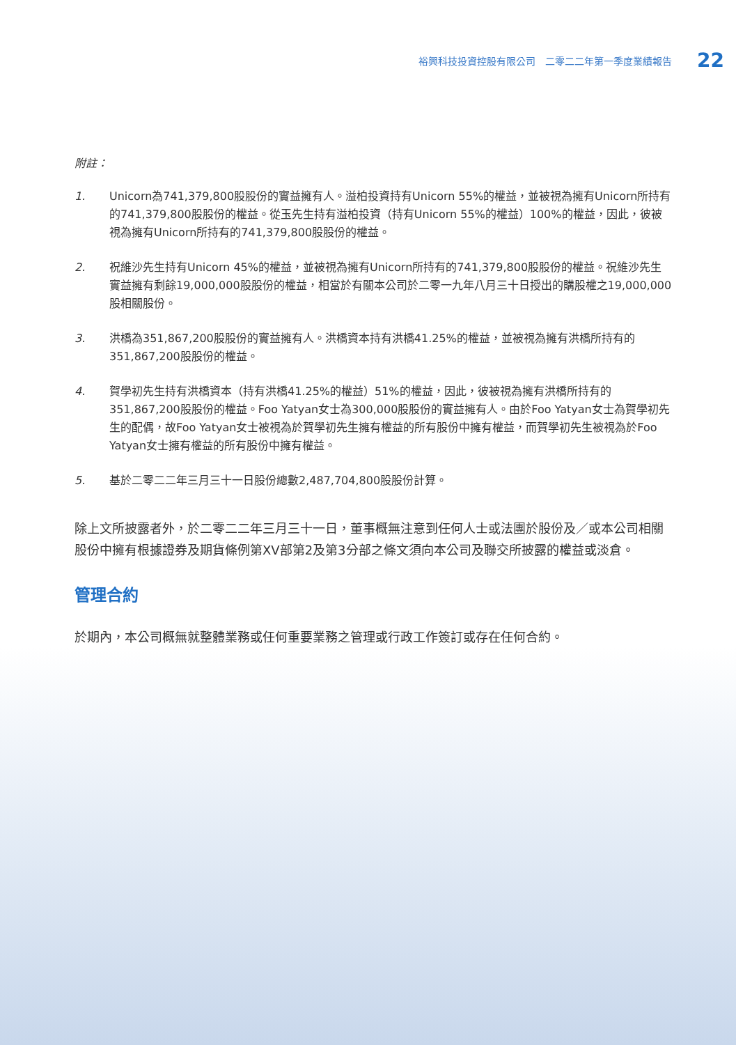裕興科技投資控股有限公司　二零二二年第一季度業績報告 22
附註：
1. Unicorn為741,379,800股股份的實益擁有人。溢柏投資持有Unicorn 55%的權益，並被視為擁有Unicorn所持有的741,379,800股股份的權益。從玉先生持有溢柏投資（持有Unicorn 55%的權益）100%的權益，因此，彼被視為擁有Unicorn所持有的741,379,800股股份的權益。
2. 祝維沙先生持有Unicorn 45%的權益，並被視為擁有Unicorn所持有的741,379,800股股份的權益。祝維沙先生實益擁有剩餘19,000,000股股份的權益，相當於有關本公司於二零一九年八月三十日授出的購股權之19,000,000股相關股份。
3. 洪橋為351,867,200股股份的實益擁有人。洪橋資本持有洪橋41.25%的權益，並被視為擁有洪橋所持有的351,867,200股股份的權益。
4. 賀學初先生持有洪橋資本（持有洪橋41.25%的權益）51%的權益，因此，彼被視為擁有洪橋所持有的351,867,200股股份的權益。Foo Yatyan女士為300,000股股份的實益擁有人。由於Foo Yatyan女士為賀學初先生的配偶，故Foo Yatyan女士被視為於賀學初先生擁有權益的所有股份中擁有權益，而賀學初先生被視為於Foo Yatyan女士擁有權益的所有股份中擁有權益。
5. 基於二零二二年三月三十一日股份總數2,487,704,800股股份計算。
除上文所披露者外，於二零二二年三月三十一日，董事概無注意到任何人士或法團於股份及／或本公司相關股份中擁有根據證券及期貨條例第XV部第2及第3分部之條文須向本公司及聯交所披露的權益或淡倉。
管理合約
於期內，本公司概無就整體業務或任何重要業務之管理或行政工作簽訂或存在任何合約。